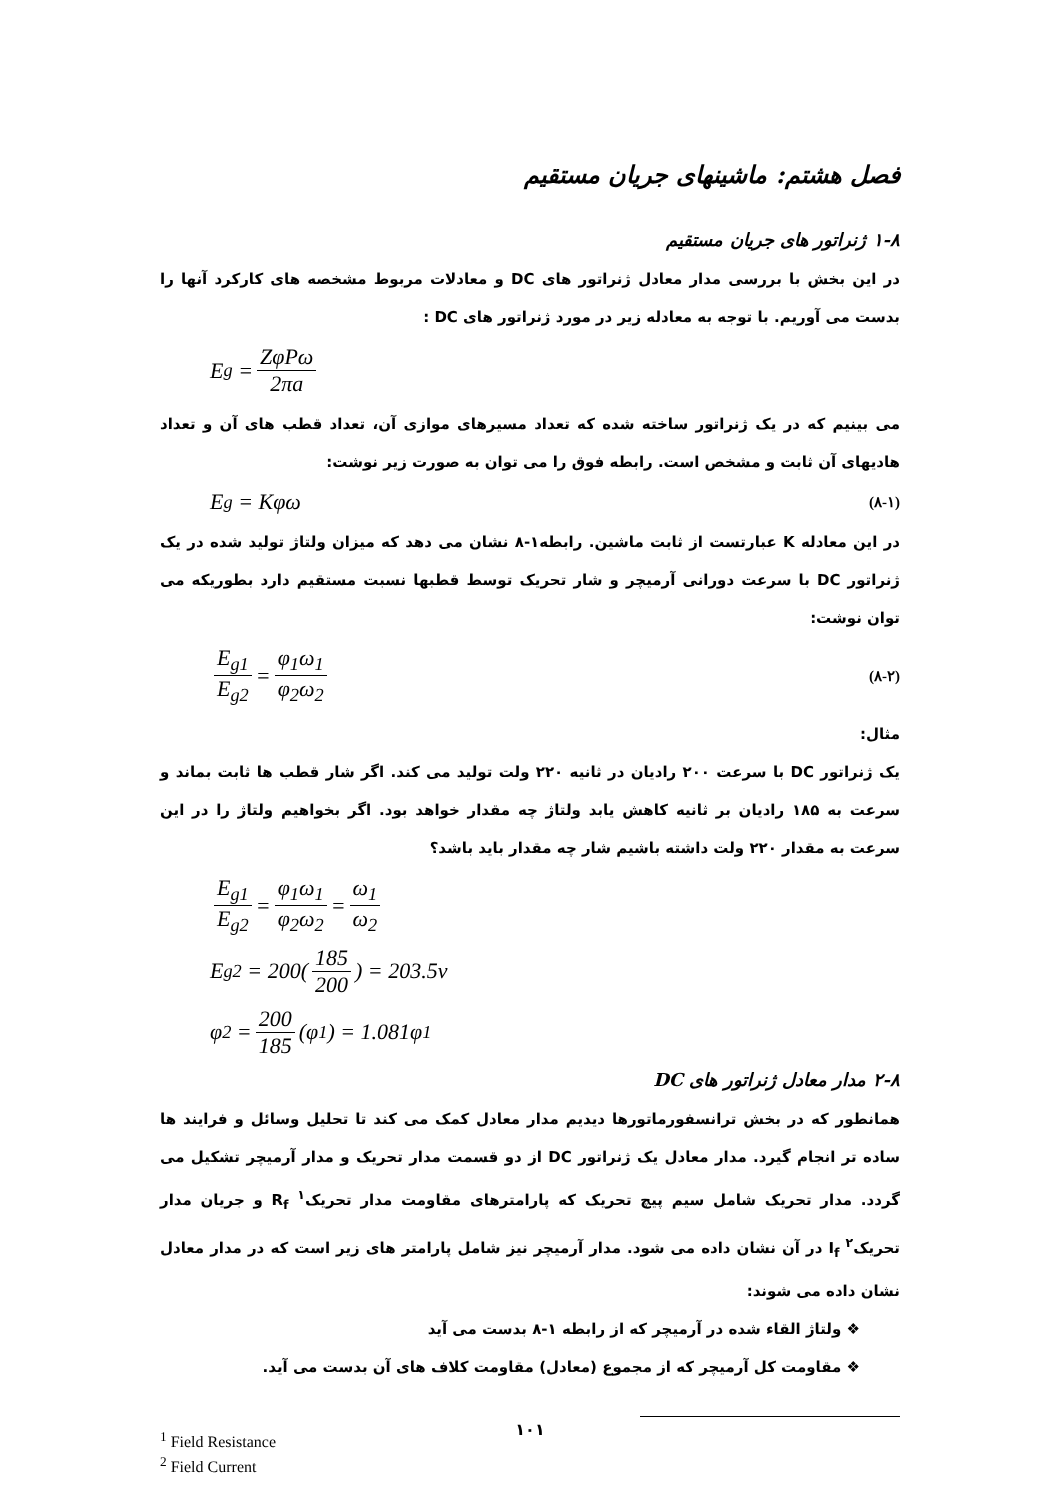فصل هشتم: ماشینهای جریان مستقیم
۱-۸ ژنراتور های جریان مستقیم
در این بخش با بررسی مدار معادل ژنراتور های DC و معادلات مربوط مشخصه های کارکرد آنها را بدست می آوریم. با توجه به معادله زیر در مورد ژنراتور های DC :
E<sub>g</sub> = ZφPω 2πa
می بینیم که در یک ژنراتور ساخته شده که تعداد مسیرهای موازی آن، تعداد قطب های آن و تعداد هادیهای آن ثابت و مشخص است. رابطه فوق را می توان به صورت زیر نوشت:
E<sub>g</sub> = Kφω (۸-۱)
در این معادله K عبارتست از ثابت ماشین. رابطه۱-۸ نشان می دهد که میزان ولتاژ تولید شده در یک ژنراتور DC با سرعت دورانی آرمیچر و شار تحریک توسط قطبها نسبت مستقیم دارد بطوریکه می توان نوشت:
E<sub>g1</sub> E<sub>g2</sub> = φ<sub>1</sub>ω<sub>1</sub> φ<sub>2</sub>ω<sub>2</sub> (۸-۲)
مثال:
یک ژنراتور DC با سرعت ۲۰۰ رادیان در ثانیه ۲۲۰ ولت تولید می کند. اگر شار قطب ها ثابت بماند و سرعت به ۱۸۵ رادیان بر ثانیه کاهش یابد ولتاژ چه مقدار خواهد بود. اگر بخواهیم ولتاژ را در این سرعت به مقدار ۲۲۰ ولت داشته باشیم شار چه مقدار باید باشد؟
E<sub>g1</sub> E<sub>g2</sub> = φ<sub>1</sub>ω<sub>1</sub> φ<sub>2</sub>ω<sub>2</sub> = ω<sub>1</sub> ω<sub>2</sub>
E<sub>g2</sub> = 200(185 200) = 203.5v
φ<sub>2</sub> = 200 185 (φ<sub>1</sub>) = 1.081φ<sub>1</sub>
۲-۸ مدار معادل ژنراتور های DC
همانطور که در بخش ترانسفورماتورها دیدیم مدار معادل کمک می کند تا تحلیل وسائل و فرایند ها ساده تر انجام گیرد. مدار معادل یک ژنراتور DC از دو قسمت مدار تحریک و مدار آرمیچر تشکیل می گردد. مدار تحریک شامل سیم پیچ تحریک که پارامترهای مقاومت مدار تحریک<sup>۱</sup> R<sub>f</sub> و جریان مدار تحریک<sup>۲</sup> I<sub>f</sub> در آن نشان داده می شود. مدار آرمیچر نیز شامل پارامتر های زیر است که در مدار معادل نشان داده می شوند:
❖ ولتاژ القاء شده در آرمیچر که از رابطه ۱-۸ بدست می آید
❖ مقاومت کل آرمیچر که از مجموع (معادل) مقاومت کلاف های آن بدست می آید.
<sup>1</sup> Field Resistance
<sup>2</sup> Field Current
۱۰۱